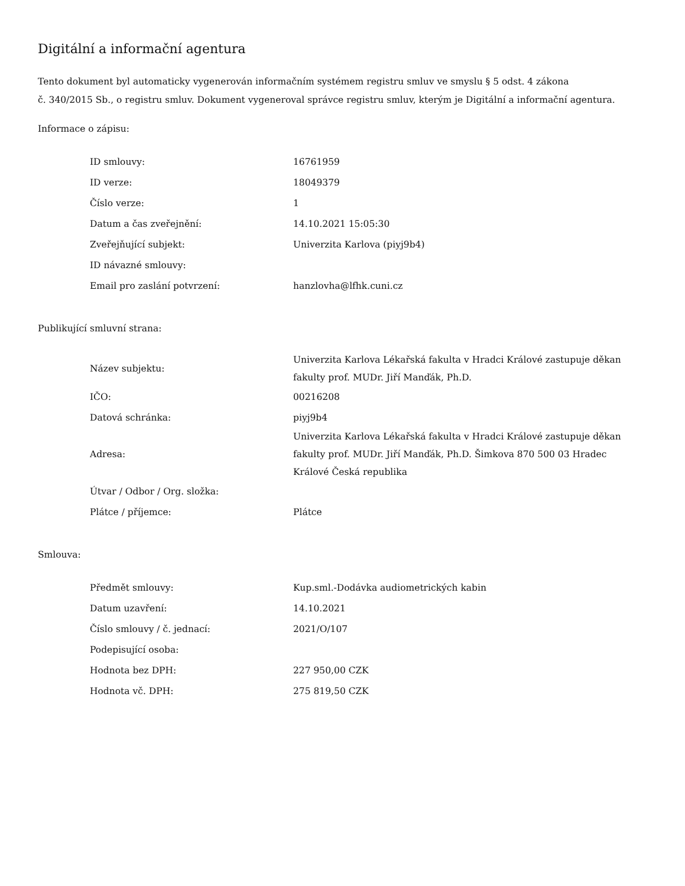Digitální a informační agentura
Tento dokument byl automaticky vygenerován informačním systémem registru smluv ve smyslu § 5 odst. 4 zákona
č. 340/2015 Sb., o registru smluv. Dokument vygeneroval správce registru smluv, kterým je Digitální a informační agentura.
Informace o zápisu:
| ID smlouvy: | 16761959 |
| ID verze: | 18049379 |
| Číslo verze: | 1 |
| Datum a čas zveřejnění: | 14.10.2021 15:05:30 |
| Zveřejňující subjekt: | Univerzita Karlova (piyj9b4) |
| ID návazné smlouvy: | |
| Email pro zaslání potvrzení: | hanzlovha@lfhk.cuni.cz |
Publikující smluvní strana:
| Název subjektu: | Univerzita Karlova Lékařská fakulta v Hradci Králové zastupuje děkan fakulty prof. MUDr. Jiří Manďák, Ph.D. |
| IČO: | 00216208 |
| Datová schránka: | piyj9b4 |
| Adresa: | Univerzita Karlova Lékařská fakulta v Hradci Králové zastupuje děkan fakulty prof. MUDr. Jiří Manďák, Ph.D. Šimkova 870 500 03 Hradec Králové Česká republika |
| Útvar / Odbor / Org. složka: | |
| Plátce / příjemce: | Plátce |
Smlouva:
| Předmět smlouvy: | Kup.sml.-Dodávka audiometrických kabin |
| Datum uzavření: | 14.10.2021 |
| Číslo smlouvy / č. jednací: | 2021/O/107 |
| Podepisující osoba: | |
| Hodnota bez DPH: | 227 950,00 CZK |
| Hodnota vč. DPH: | 275 819,50 CZK |